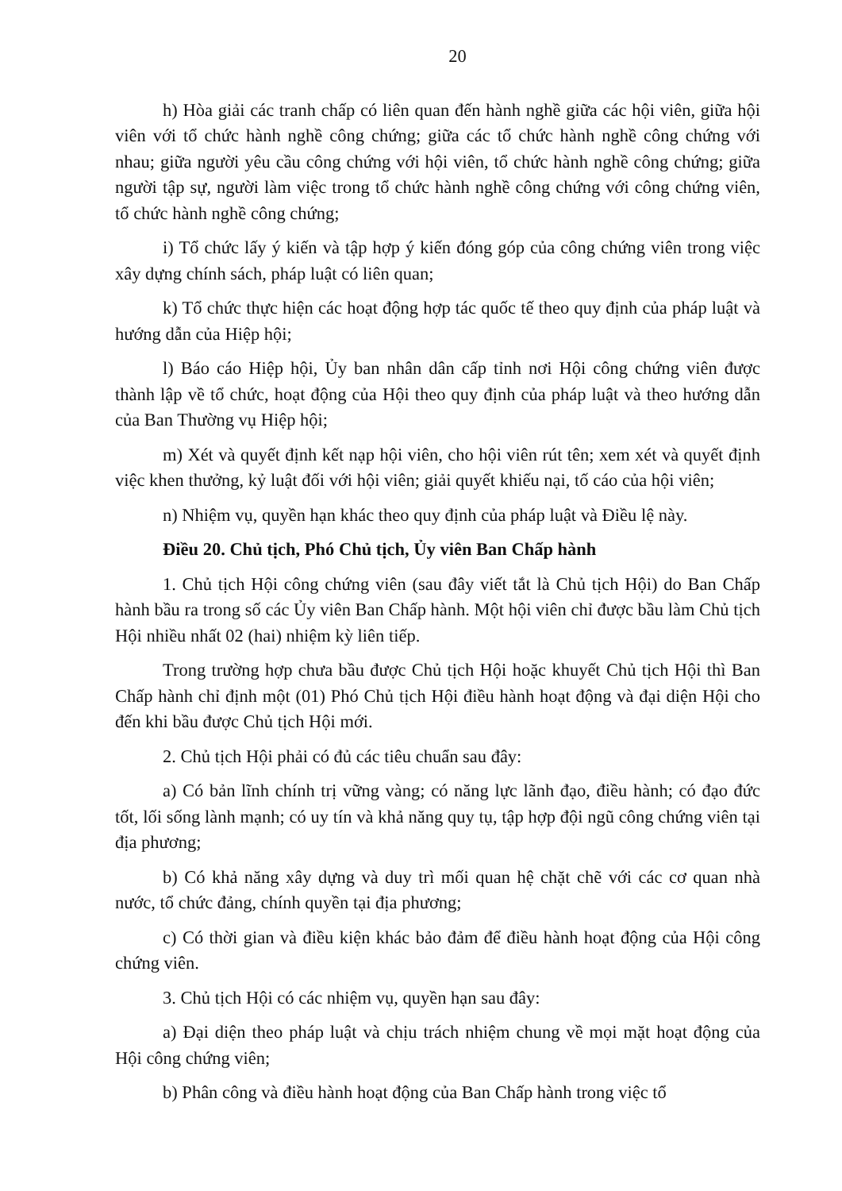20
h) Hòa giải các tranh chấp có liên quan đến hành nghề giữa các hội viên, giữa hội viên với tổ chức hành nghề công chứng; giữa các tổ chức hành nghề công chứng với nhau; giữa người yêu cầu công chứng với hội viên, tổ chức hành nghề công chứng; giữa người tập sự, người làm việc trong tổ chức hành nghề công chứng với công chứng viên, tổ chức hành nghề công chứng;
i) Tổ chức lấy ý kiến và tập hợp ý kiến đóng góp của công chứng viên trong việc xây dựng chính sách, pháp luật có liên quan;
k) Tổ chức thực hiện các hoạt động hợp tác quốc tế theo quy định của pháp luật và hướng dẫn của Hiệp hội;
l) Báo cáo Hiệp hội, Ủy ban nhân dân cấp tỉnh nơi Hội công chứng viên được thành lập về tổ chức, hoạt động của Hội theo quy định của pháp luật và theo hướng dẫn của Ban Thường vụ Hiệp hội;
m) Xét và quyết định kết nạp hội viên, cho hội viên rút tên; xem xét và quyết định việc khen thưởng, kỷ luật đối với hội viên; giải quyết khiếu nại, tố cáo của hội viên;
n) Nhiệm vụ, quyền hạn khác theo quy định của pháp luật và Điều lệ này.
Điều 20. Chủ tịch, Phó Chủ tịch, Ủy viên Ban Chấp hành
1. Chủ tịch Hội công chứng viên (sau đây viết tắt là Chủ tịch Hội) do Ban Chấp hành bầu ra trong số các Ủy viên Ban Chấp hành. Một hội viên chỉ được bầu làm Chủ tịch Hội nhiều nhất 02 (hai) nhiệm kỳ liên tiếp.
Trong trường hợp chưa bầu được Chủ tịch Hội hoặc khuyết Chủ tịch Hội thì Ban Chấp hành chỉ định một (01) Phó Chủ tịch Hội điều hành hoạt động và đại diện Hội cho đến khi bầu được Chủ tịch Hội mới.
2. Chủ tịch Hội phải có đủ các tiêu chuẩn sau đây:
a) Có bản lĩnh chính trị vững vàng; có năng lực lãnh đạo, điều hành; có đạo đức tốt, lối sống lành mạnh; có uy tín và khả năng quy tụ, tập hợp đội ngũ công chứng viên tại địa phương;
b) Có khả năng xây dựng và duy trì mối quan hệ chặt chẽ với các cơ quan nhà nước, tổ chức đảng, chính quyền tại địa phương;
c) Có thời gian và điều kiện khác bảo đảm để điều hành hoạt động của Hội công chứng viên.
3. Chủ tịch Hội có các nhiệm vụ, quyền hạn sau đây:
a) Đại diện theo pháp luật và chịu trách nhiệm chung về mọi mặt hoạt động của Hội công chứng viên;
b) Phân công và điều hành hoạt động của Ban Chấp hành trong việc tổ